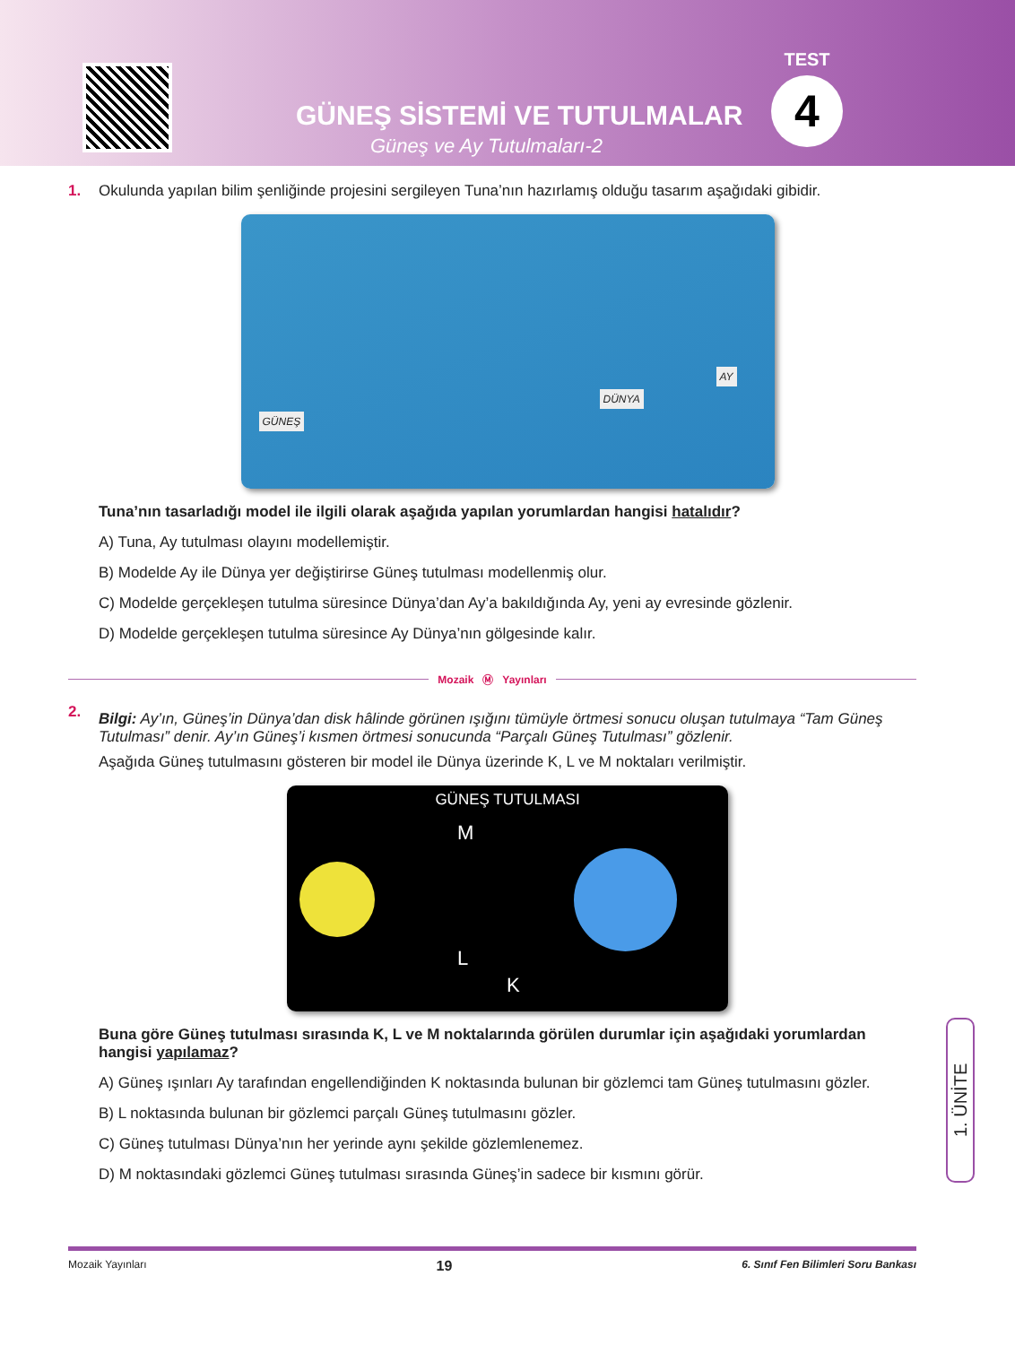GÜNEŞ SİSTEMİ VE TUTULMALAR
Güneş ve Ay Tutulmaları-2
TEST
4
1.
Okulunda yapılan bilim şenliğinde projesini sergileyen Tuna’nın hazırlamış olduğu tasarım aşağıdaki gibidir.
GÜNEŞ
DÜNYA
AY
Tuna’nın tasarladığı model ile ilgili olarak aşağıda yapılan yorumlardan hangisi hatalıdır?
A) Tuna, Ay tutulması olayını modellemiştir.
B) Modelde Ay ile Dünya yer değiştirirse Güneş tutulması modellenmiş olur.
C) Modelde gerçekleşen tutulma süresince Dünya’dan Ay’a bakıldığında Ay, yeni ay evresinde gözlenir.
D) Modelde gerçekleşen tutulma süresince Ay Dünya’nın gölgesinde kalır.
Mozaik Ⓜ Yayınları
2.
Bilgi: Ay’ın, Güneş’in Dünya’dan disk hâlinde görünen ışığını tümüyle örtmesi sonucu oluşan tutulmaya “Tam Güneş Tutulması” denir. Ay’ın Güneş’i kısmen örtmesi sonucunda “Parçalı Güneş Tutulması” gözlenir.
Aşağıda Güneş tutulmasını gösteren bir model ile Dünya üzerinde K, L ve M noktaları verilmiştir.
GÜNEŞ TUTULMASI
M
L
K
Buna göre Güneş tutulması sırasında K, L ve M noktalarında görülen durumlar için aşağıdaki yorumlardan hangisi yapılamaz?
A) Güneş ışınları Ay tarafından engellendiğinden K noktasında bulunan bir gözlemci tam Güneş tutulmasını gözler.
B) L noktasında bulunan bir gözlemci parçalı Güneş tutulmasını gözler.
C) Güneş tutulması Dünya’nın her yerinde aynı şekilde gözlemlenemez.
D) M noktasındaki gözlemci Güneş tutulması sırasında Güneş’in sadece bir kısmını görür.
1. ÜNİTE
Mozaik Yayınları 19 6. Sınıf Fen Bilimleri Soru Bankası